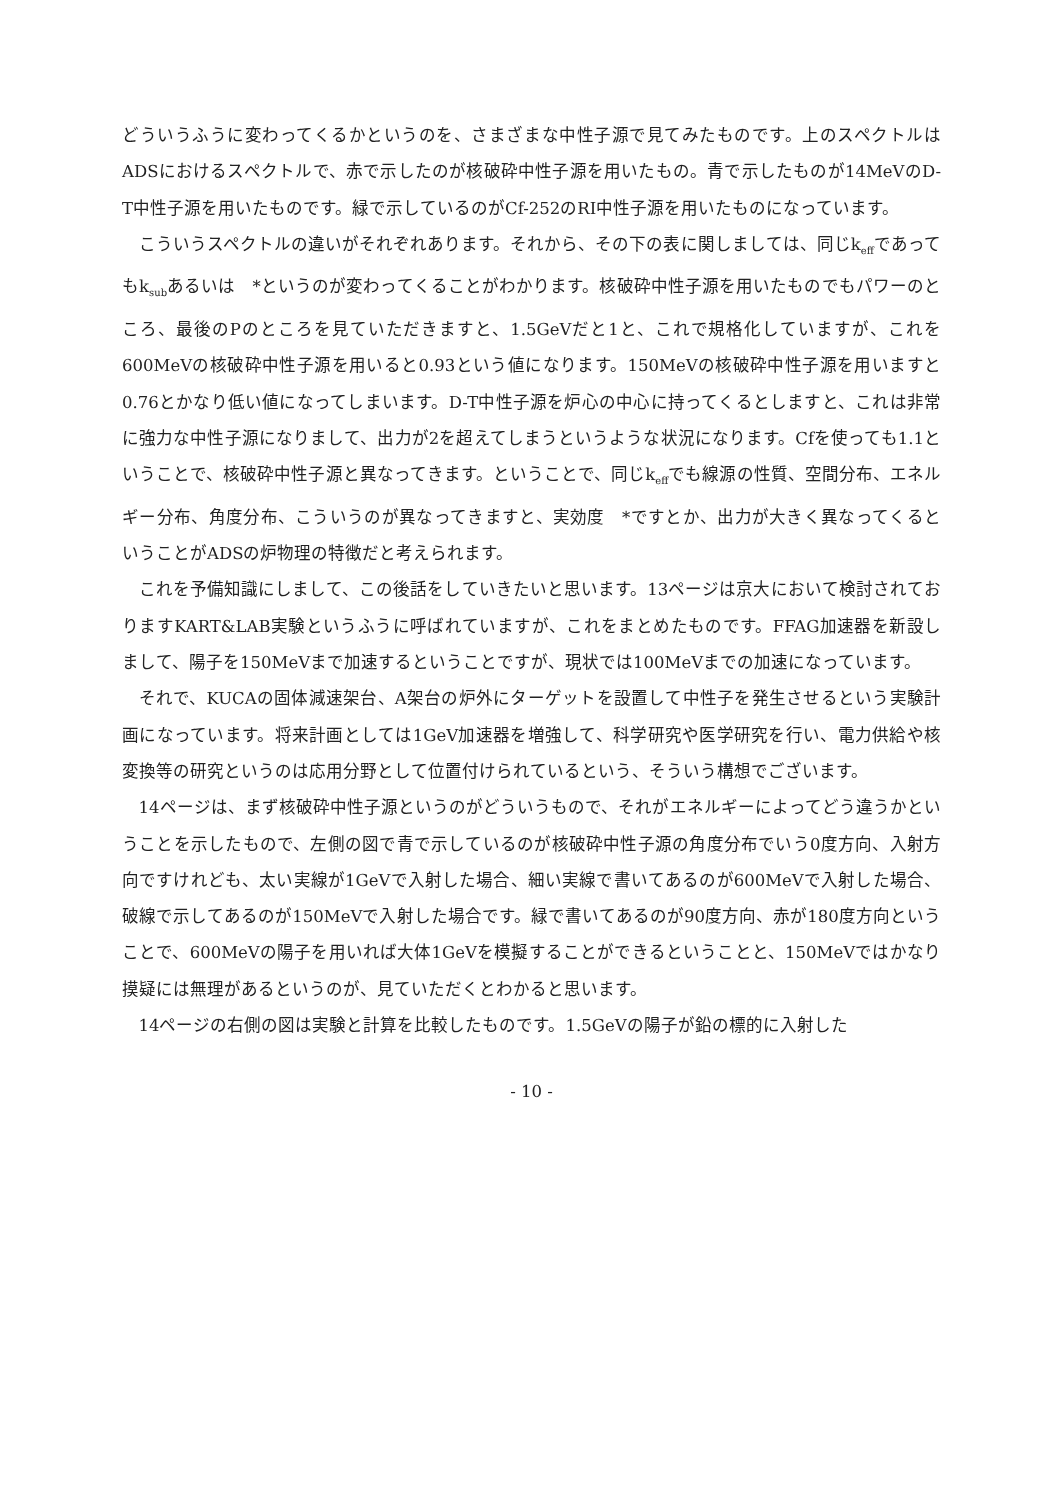どういうふうに変わってくるかというのを、さまざまな中性子源で見てみたものです。上のスペクトルはADSにおけるスペクトルで、赤で示したのが核破砕中性子源を用いたもの。青で示したものが14MeVのD-T中性子源を用いたものです。緑で示しているのがCf-252のRI中性子源を用いたものになっています。
こういうスペクトルの違いがそれぞれあります。それから、その下の表に関しましては、同じk<sub>eff</sub>であってもk<sub>sub</sub>あるいは　*というのが変わってくることがわかります。核破砕中性子源を用いたものでもパワーのところ、最後のPのところを見ていただきますと、1.5GeVだと1と、これで規格化していますが、これを600MeVの核破砕中性子源を用いると0.93という値になります。150MeVの核破砕中性子源を用いますと0.76とかなり低い値になってしまいます。D-T中性子源を炉心の中心に持ってくるとしますと、これは非常に強力な中性子源になりまして、出力が2を超えてしまうというような状況になります。Cfを使っても1.1ということで、核破砕中性子源と異なってきます。ということで、同じk<sub>eff</sub>でも線源の性質、空間分布、エネルギー分布、角度分布、こういうのが異なってきますと、実効度　*ですとか、出力が大きく異なってくるということがADSの炉物理の特徴だと考えられます。
これを予備知識にしまして、この後話をしていきたいと思います。13ページは京大において検討されておりますKART&LAB実験というふうに呼ばれていますが、これをまとめたものです。FFAG加速器を新設しまして、陽子を150MeVまで加速するということですが、現状では100MeVまでの加速になっています。
それで、KUCAの固体減速架台、A架台の炉外にターゲットを設置して中性子を発生させるという実験計画になっています。将来計画としては1GeV加速器を増強して、科学研究や医学研究を行い、電力供給や核変換等の研究というのは応用分野として位置付けられているという、そういう構想でございます。
14ページは、まず核破砕中性子源というのがどういうもので、それがエネルギーによってどう違うかということを示したもので、左側の図で青で示しているのが核破砕中性子源の角度分布でいう0度方向、入射方向ですけれども、太い実線が1GeVで入射した場合、細い実線で書いてあるのが600MeVで入射した場合、破線で示してあるのが150MeVで入射した場合です。緑で書いてあるのが90度方向、赤が180度方向ということで、600MeVの陽子を用いれば大体1GeVを模擬することができるということと、150MeVではかなり摸疑には無理があるというのが、見ていただくとわかると思います。
14ページの右側の図は実験と計算を比較したものです。1.5GeVの陽子が鉛の標的に入射した
- 10 -